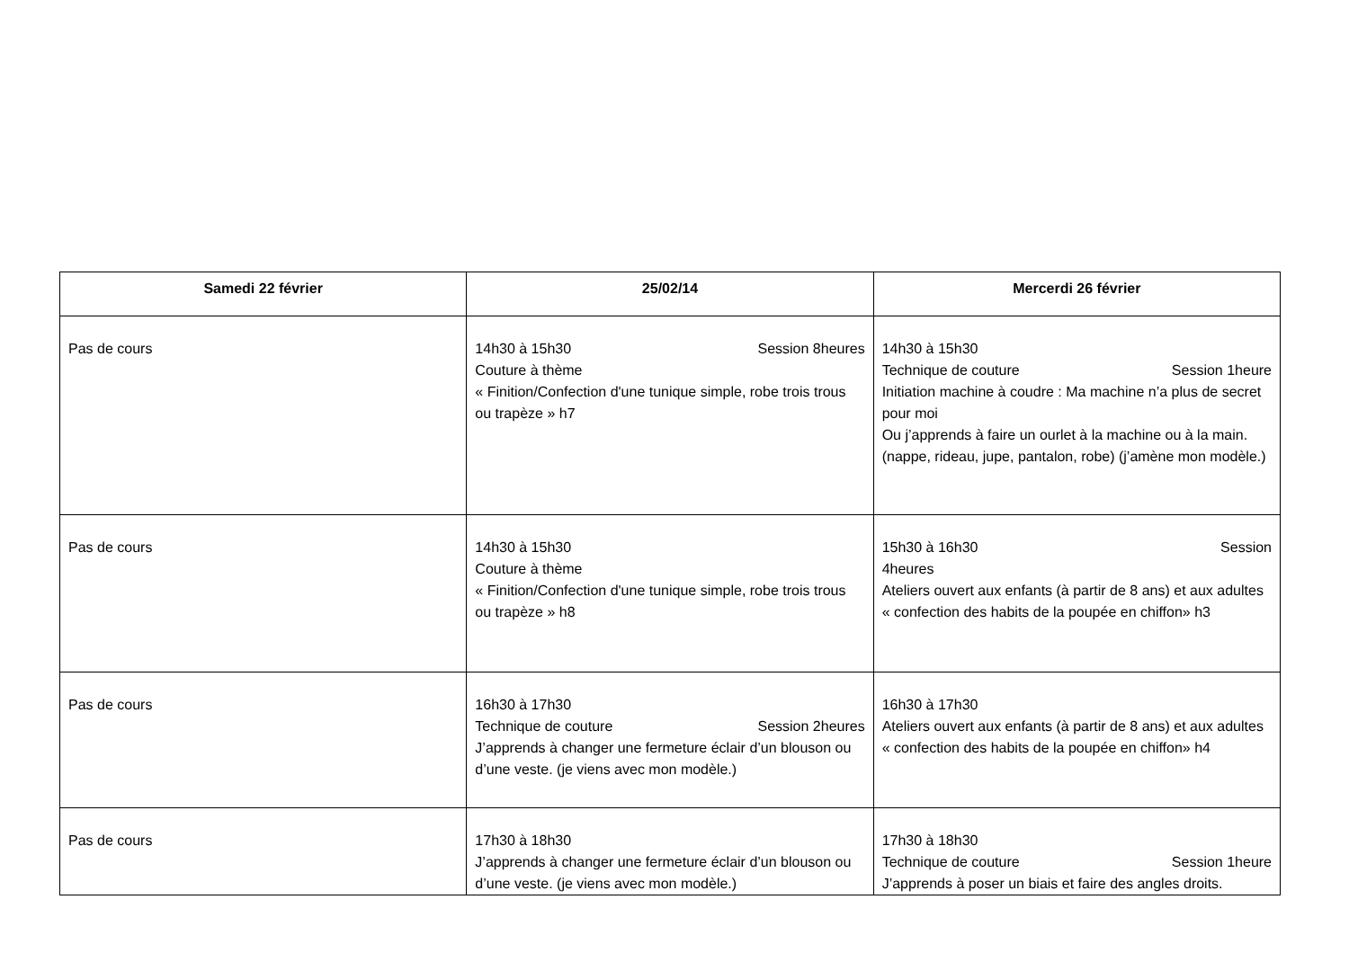| Samedi 22 février | 25/02/14 | Mercerdi 26 février |
| --- | --- | --- |
| Pas de cours | 14h30 à 15h30 Session 8heures Couture à thème « Finition/Confection d'une tunique simple, robe trois trous ou trapèze » h7 | 14h30 à 15h30 Technique de couture Session 1heure Initiation machine à coudre : Ma machine n’a plus de secret pour moi Ou j’apprends à faire un ourlet à la machine ou à la main. (nappe, rideau, jupe, pantalon, robe) (j’amène mon modèle.) |
| Pas de cours | 14h30 à 15h30 Couture à thème « Finition/Confection d'une tunique simple, robe trois trous ou trapèze » h8 | 15h30 à 16h30 Session 4heures Ateliers ouvert aux enfants (à partir de 8 ans) et aux adultes « confection des habits de la poupée en chiffon» h3 |
| Pas de cours | 16h30 à 17h30 Technique de couture Session 2heures J’apprends à changer une fermeture éclair d’un blouson ou d’une veste. (je viens avec mon modèle.) | 16h30 à 17h30 Ateliers ouvert aux enfants (à partir de 8 ans) et aux adultes « confection des habits de la poupée en chiffon» h4 |
| Pas de cours | 17h30 à 18h30 J’apprends à changer une fermeture éclair d’un blouson ou d’une veste. (je viens avec mon modèle.) | 17h30 à 18h30 Technique de couture Session 1heure J’apprends à poser un biais et faire des angles droits. |